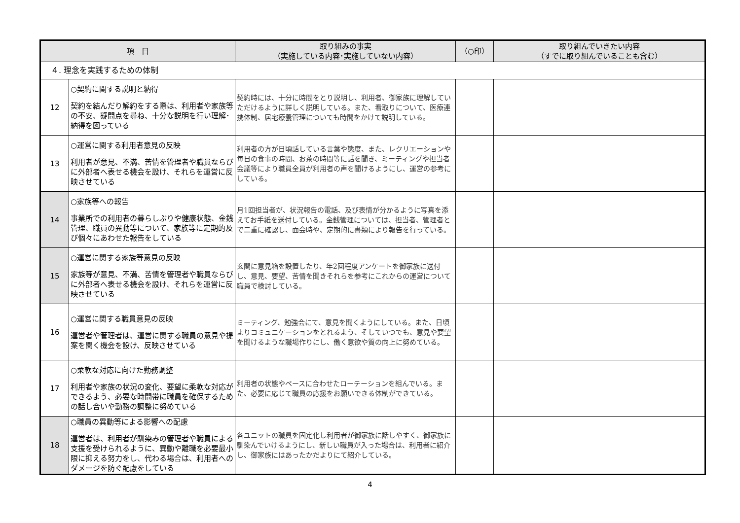| 項 目 | | 取り組みの事実 （実施している内容･実施していない内容） | （○印） | 取り組んでいきたい内容 （すでに取り組んでいることも含む） |
| --- | --- | --- | --- | --- |
| ４. 理念を実践するための体制 | | | | |
| 12 | ○契約に関する説明と納得 契約を結んだり解約をする際は、利用者や家族等の不安、疑問点を尋ね、十分な説明を行い理解･納得を図っている | 契約時には、十分に時間をとり説明し、利用者、御家族に理解していただけるように詳しく説明している。また、看取りについて、医療連携体制、居宅療養管理についても時間をかけて説明している。 | | |
| 13 | ○運営に関する利用者意見の反映 利用者が意見、不満、苦情を管理者や職員ならびに外部者へ表せる機会を設け、それらを運営に反映させている | 利用者の方が日頃話している言葉や態度、また、レクリエーションや毎日の食事の時間、お茶の時間等に話を聞き、ミーティングや担当者会議等により職員全員が利用者の声を聞けるようにし、運営の参考にしている。 | | |
| 14 | ○家族等への報告 事業所での利用者の暮らしぶりや健康状態、金銭管理、職員の異動等について、家族等に定期的及び個々にあわせた報告をしている | 月1回担当者が、状況報告の電話、及び表情が分かるように写真を添えてお手紙を送付している。金銭管理については、担当者、管理者とで二重に確認し、面会時や、定期的に書類により報告を行っている。 | | |
| 15 | ○運営に関する家族等意見の反映 家族等が意見、不満、苦情を管理者や職員ならびに外部者へ表せる機会を設け、それらを運営に反映させている | 玄関に意見箱を設置したり、年2回程度アンケートを御家族に送付し、意見、要望、苦情を聞きそれらを参考にこれからの運営について職員で検討している。 | | |
| 16 | ○運営に関する職員意見の反映 運営者や管理者は、運営に関する職員の意見や提案を聞く機会を設け、反映させている | ミーティング、勉強会にて、意見を聞くようにしている。また、日頃よりコミュニケーションをとれるよう、そしていつでも、意見や要望を聞けるような職場作りにし、働く意欲や質の向上に努めている。 | | |
| 17 | ○柔軟な対応に向けた勤務調整 利用者や家族の状況の変化、要望に柔軟な対応ができるよう、必要な時間帯に職員を確保するための話し合いや勤務の調整に努めている | 利用者の状態やペースに合わせたローテーションを組んでいる。また、必要に応じて職員の応援をお願いできる体制ができている。 | | |
| 18 | ○職員の異動等による影響への配慮 運営者は、利用者が馴染みの管理者や職員による支援を受けられるように、異動や離職を必要最小限に抑える努力をし、代わる場合は、利用者へのダメージを防ぐ配慮をしている | 各ユニットの職員を固定化し利用者が御家族に話しやすく、御家族に馴染んでいけるようにし、新しい職員が入った場合は、利用者に紹介し、御家族にはあったかだよりにて紹介している。 | | |
4